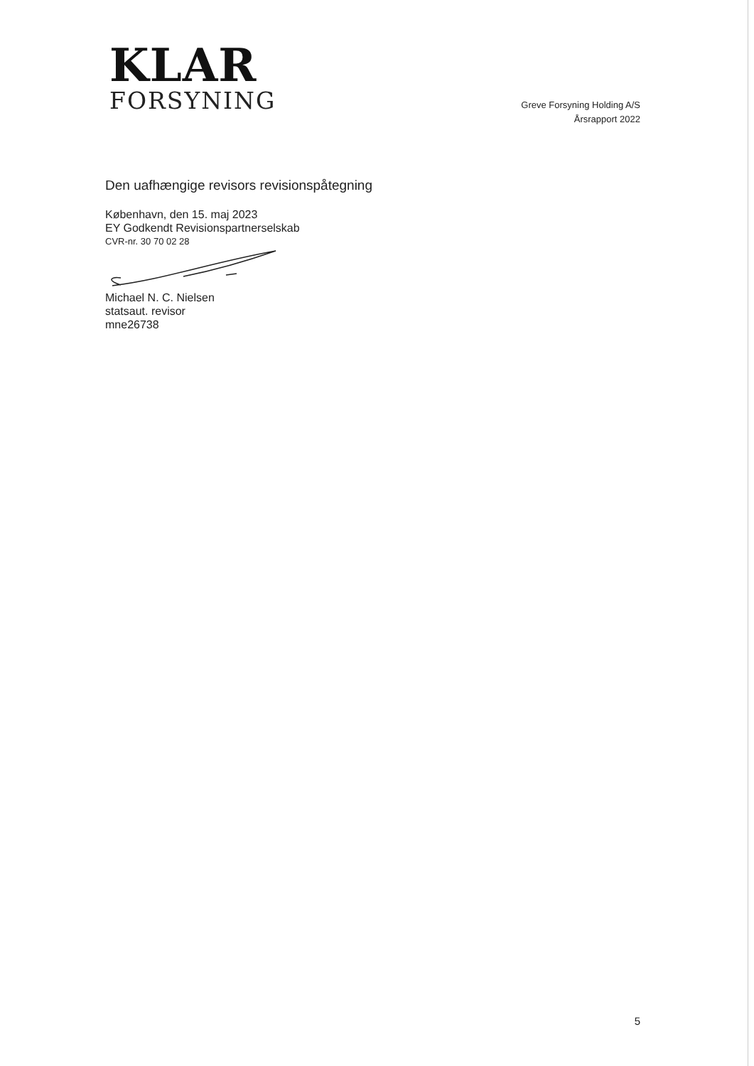KLAR
FORSYNING
Greve Forsyning Holding A/S
Årsrapport 2022
Den uafhængige revisors revisionspåtegning
København, den 15. maj 2023
EY Godkendt Revisionspartnerselskab
CVR-nr. 30 70 02 28
Michael N. C. Nielsen
statsaut. revisor
mne26738
5